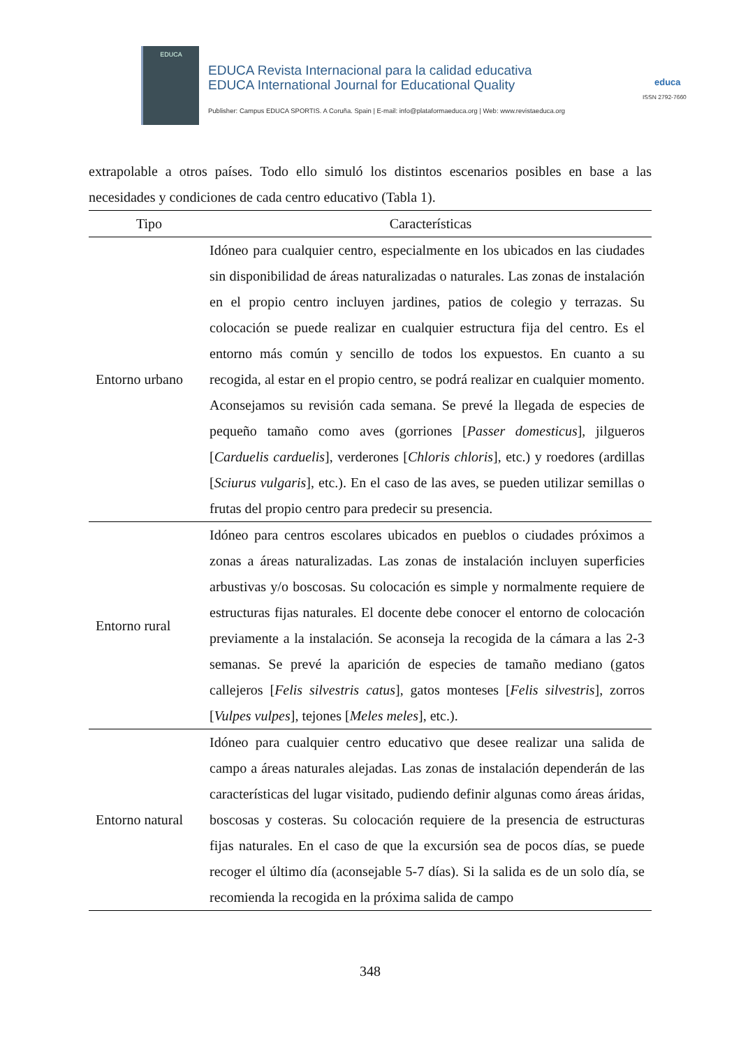EDUCA
EDUCA Revista Internacional para la calidad educativa
EDUCA International Journal for Educational Quality
educa
ISSN 2792-7660
Publisher: Campus EDUCA SPORTIS. A Coruña. Spain | E-mail: info@plataformaeduca.org | Web: www.revistaeduca.org
extrapolable a otros países. Todo ello simuló los distintos escenarios posibles en base a las necesidades y condiciones de cada centro educativo (Tabla 1).
| Tipo | Características |
| --- | --- |
| Entorno urbano | Idóneo para cualquier centro, especialmente en los ubicados en las ciudades sin disponibilidad de áreas naturalizadas o naturales. Las zonas de instalación en el propio centro incluyen jardines, patios de colegio y terrazas. Su colocación se puede realizar en cualquier estructura fija del centro. Es el entorno más común y sencillo de todos los expuestos. En cuanto a su recogida, al estar en el propio centro, se podrá realizar en cualquier momento. Aconsejamos su revisión cada semana. Se prevé la llegada de especies de pequeño tamaño como aves (gorriones [ Passer domesticus ], jilgueros [ Carduelis carduelis ], verderones [ Chloris chloris ], etc.) y roedores (ardillas [ Sciurus vulgaris ], etc.). En el caso de las aves, se pueden utilizar semillas o frutas del propio centro para predecir su presencia. |
| Entorno rural | Idóneo para centros escolares ubicados en pueblos o ciudades próximos a zonas a áreas naturalizadas. Las zonas de instalación incluyen superficies arbustivas y/o boscosas. Su colocación es simple y normalmente requiere de estructuras fijas naturales. El docente debe conocer el entorno de colocación previamente a la instalación. Se aconseja la recogida de la cámara a las 2-3 semanas. Se prevé la aparición de especies de tamaño mediano (gatos callejeros [ Felis silvestris catus ], gatos monteses [ Felis silvestris ], zorros [ Vulpes vulpes ], tejones [ Meles meles ], etc.). |
| Entorno natural | Idóneo para cualquier centro educativo que desee realizar una salida de campo a áreas naturales alejadas. Las zonas de instalación dependerán de las características del lugar visitado, pudiendo definir algunas como áreas áridas, boscosas y costeras. Su colocación requiere de la presencia de estructuras fijas naturales. En el caso de que la excursión sea de pocos días, se puede recoger el último día (aconsejable 5-7 días). Si la salida es de un solo día, se recomienda la recogida en la próxima salida de campo |
348